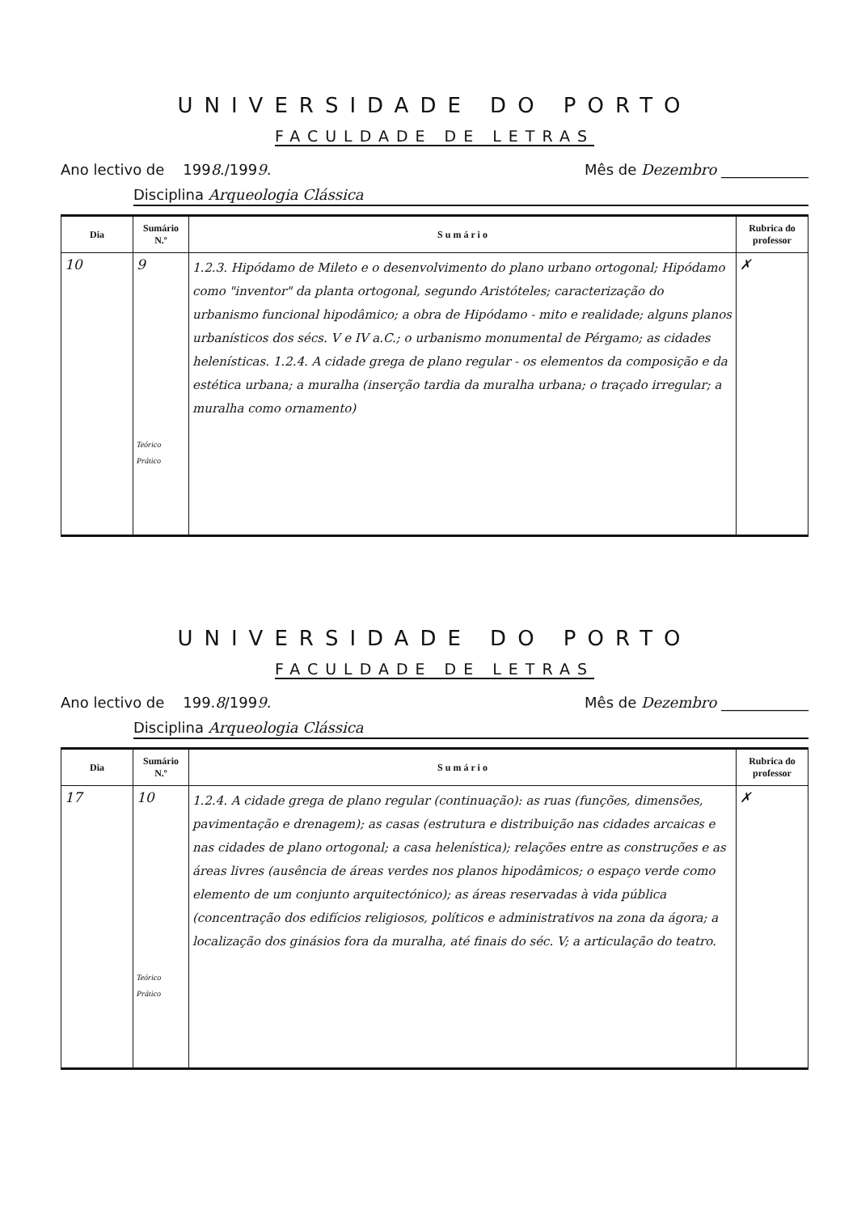UNIVERSIDADE DO PORTO
FACULDADE DE LETRAS
Ano lectivo de 1998./1999. Mês de Dezembro ____________
Disciplina Arqueologia Clássica
| Dia | Sumário N.º | S u m á r i o | Rubrica do professor |
| --- | --- | --- | --- |
| 10 | 9 Teórico Prático | 1.2.3. Hipódamo de Mileto e o desenvolvimento do plano urbano ortogonal; Hipódamo como "inventor" da planta ortogonal, segundo Aristóteles; caracterização do urbanismo funcional hipodâmico; a obra de Hipódamo - mito e realidade; alguns planos urbanísticos dos sécs. V e IV a.C.; o urbanismo monumental de Pérgamo; as cidades helenísticas. 1.2.4. A cidade grega de plano regular - os elementos da composição e da estética urbana; a muralha (inserção tardia da muralha urbana; o traçado irregular; a muralha como ornamento) | ✗ |
UNIVERSIDADE DO PORTO
FACULDADE DE LETRAS
Ano lectivo de 199.8/1999. Mês de Dezembro ____________
Disciplina Arqueologia Clássica
| Dia | Sumário N.º | S u m á r i o | Rubrica do professor |
| --- | --- | --- | --- |
| 17 | 10 Teórico Prático | 1.2.4. A cidade grega de plano regular (continuação): as ruas (funções, dimensões, pavimentação e drenagem); as casas (estrutura e distribuição nas cidades arcaicas e nas cidades de plano ortogonal; a casa helenística); relações entre as construções e as áreas livres (ausência de áreas verdes nos planos hipodâmicos; o espaço verde como elemento de um conjunto arquitectónico); as áreas reservadas à vida pública (concentração dos edifícios religiosos, políticos e administrativos na zona da ágora; a localização dos ginásios fora da muralha, até finais do séc. V; a articulação do teatro. | ✗ |